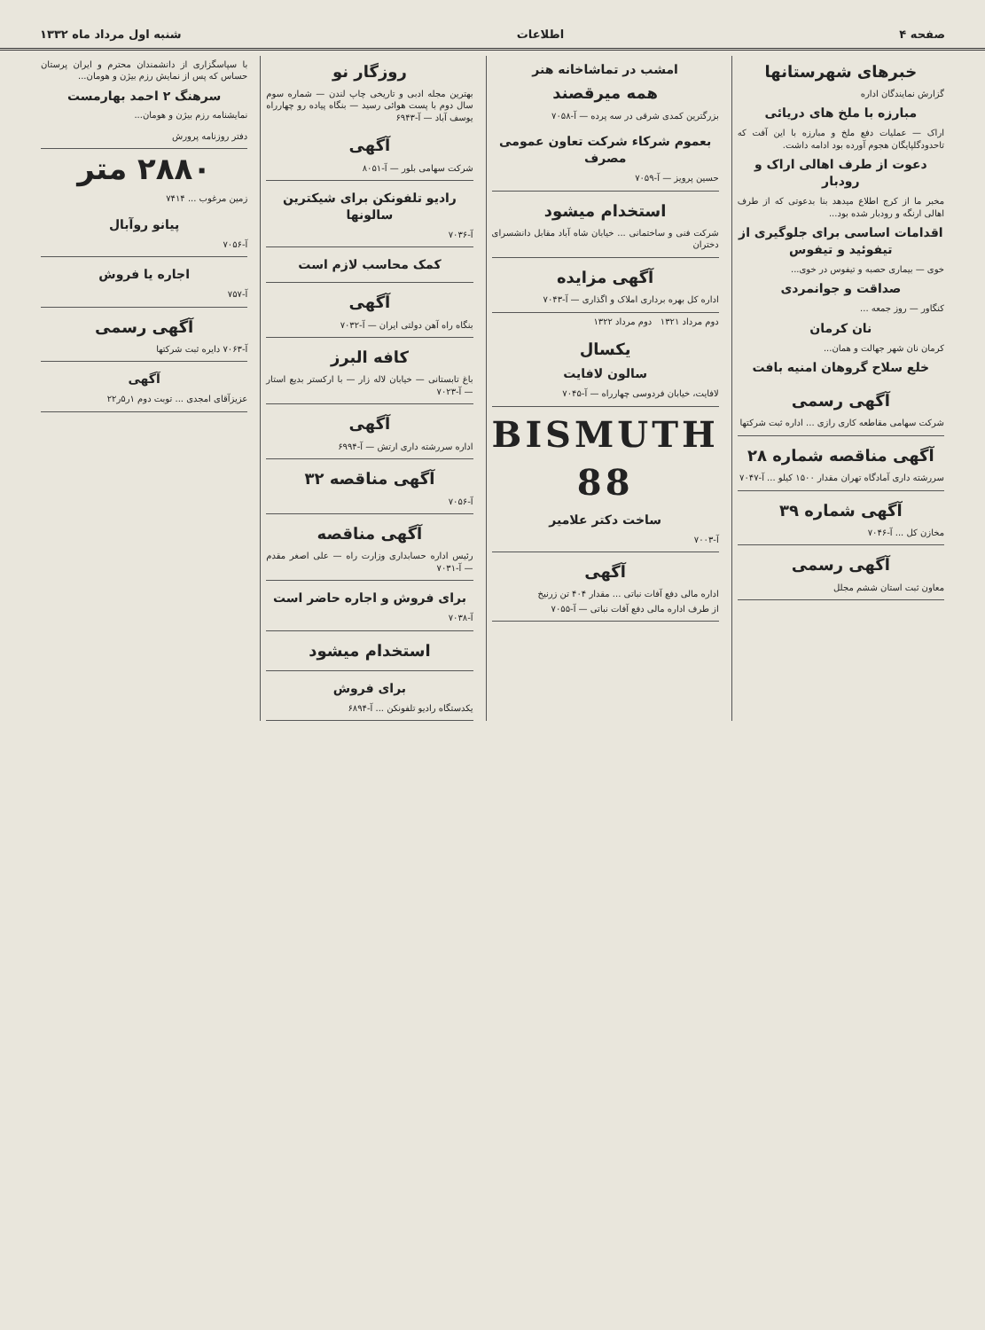صفحه ۴ اطلاعات شنبه اول مرداد ماه ۱۳۳۲
خبرهای شهرستانها
گزارش نمایندگان اداره
مبارزه با ملخ های دریائی
اراک — عملیات دفع ملخ و مبارزه با این آفت که تاحدودگلپایگان هجوم آورده بود ادامه داشت.
دعوت از طرف اهالی اراک و رودبار
مخبر ما از کرج اطلاع میدهد بنا بدعوتی که از طرف اهالی ارنگه و رودبار شده بود...
اقدامات اساسی برای جلوگیری از تیفوئید و تیفوس
خوی — بیماری حصبه و تیفوس در خوی...
صداقت و جوانمردی
کنگاور — روز جمعه ...
نان کرمان
کرمان نان شهر جهالت و همان...
خلع سلاح گروهان امنیه بافت
آگهی رسمی
شرکت سهامی مقاطعه کاری رازی ... اداره ثبت شرکتها
آگهی مناقصه شماره ۲۸
سررشته داری آمادگاه تهران مقدار ۱۵۰۰ کیلو ... آ-۷۰۴۷
آگهی شماره ۳۹
مخازن کل ... آ-۷۰۴۶
آگهی رسمی
معاون ثبت استان ششم مجلل
امشب در تماشاخانه هنر
همه میرقصند
بزرگترین کمدی شرقی در سه پرده — آ-۷۰۵۸
بعموم شرکاء شرکت تعاون عمومی مصرف
حسین پرویز — آ-۷۰۵۹
استخدام میشود
شرکت فنی و ساختمانی ... خیابان شاه آباد مقابل دانشسرای دختران
آگهی مزایده
اداره کل بهره برداری املاک و اگذاری — آ-۷۰۴۳
دوم مرداد ۱۳۲۱ دوم مرداد ۱۳۲۲
یکسال
سالون لافایت
لافایت، خیابان فردوسی چهارراه — آ-۷۰۴۵
BISMUTH 88
ساخت دکتر علامیر
آ-۷۰۰۳
آگهی
اداره مالی دفع آفات نباتی ... مقدار ۴۰۴ تن زرنیخ
از طرف اداره مالی دفع آفات نباتی — آ-۷۰۵۵
روزگار نو
بهترین مجله ادبی و تاریخی چاپ لندن — شماره سوم سال دوم با پست هوائی رسید — بنگاه پیاده رو چهارراه یوسف آباد — آ-۶۹۴۳
آگهی
شرکت سهامی بلور — آ-۸۰۵۱
رادیو تلفونکن برای شیکترین سالونها
آ-۷۰۳۶
کمک محاسب لازم است
آگهی
بنگاه راه آهن دولتی ایران — آ-۷۰۳۲
کافه البرز
باغ تابستانی — خیابان لاله زار — با ارکستر بدیع استار — آ-۷۰۲۳
آگهی
اداره سررشته داری ارتش — آ-۶۹۹۴
آگهی مناقصه ۳۲
آ-۷۰۵۶
آگهی مناقصه
رئیس اداره حسابداری وزارت راه — علی اصغر مقدم — آ-۷۰۳۱
برای فروش و اجاره حاضر است
آ-۷۰۳۸
استخدام میشود
برای فروش
یکدستگاه رادیو تلفونکن ... آ-۶۸۹۴
با سپاسگزاری از دانشمندان محترم و ایران پرستان حساس که پس از نمایش رزم بیژن و هومان...
سرهنگ ۲ احمد بهارمست
نمایشنامه رزم بیژن و هومان...
دفتر روزنامه پرورش
۲۸۸۰ متر
زمین مرغوب ... ۷۴۱۴
پیانو روآبال
آ-۷۰۵۶
اجاره یا فروش
آ-۷۵۷
آگهی رسمی
آ-۷۰۶۳ دایره ثبت شرکتها
آگهی
عزیزآقای امجدی ... توبت دوم ۱ر۵ر۲۲